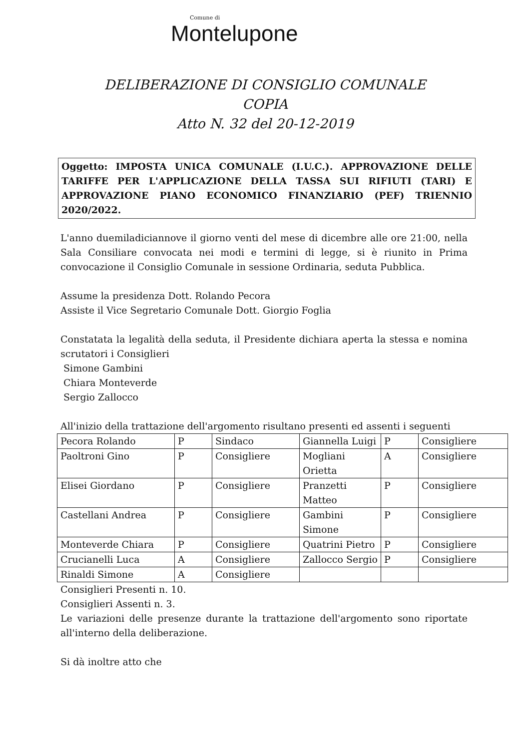Comune di
Montelupone
DELIBERAZIONE DI CONSIGLIO COMUNALE
COPIA
Atto N. 32 del 20-12-2019
Oggetto: IMPOSTA UNICA COMUNALE (I.U.C.). APPROVAZIONE DELLE TARIFFE PER L'APPLICAZIONE DELLA TASSA SUI RIFIUTI (TARI) E APPROVAZIONE PIANO ECONOMICO FINANZIARIO (PEF) TRIENNIO 2020/2022.
L'anno duemiladiciannove il giorno venti del mese di dicembre alle ore 21:00, nella Sala Consiliare convocata nei modi e termini di legge, si è riunito in Prima convocazione il Consiglio Comunale in sessione Ordinaria, seduta Pubblica.
Assume la presidenza Dott. Rolando Pecora
Assiste il Vice Segretario Comunale Dott. Giorgio Foglia
Constatata la legalità della seduta, il Presidente dichiara aperta la stessa e nomina scrutatori i Consiglieri
Simone Gambini
Chiara Monteverde
Sergio Zallocco
All'inizio della trattazione dell'argomento risultano presenti ed assenti i seguenti
| Pecora Rolando | P | Sindaco | Giannella Luigi | P | Consigliere |
| Paoltroni Gino | P | Consigliere | Mogliani Orietta | A | Consigliere |
| Elisei Giordano | P | Consigliere | Pranzetti Matteo | P | Consigliere |
| Castellani Andrea | P | Consigliere | Gambini Simone | P | Consigliere |
| Monteverde Chiara | P | Consigliere | Quatrini Pietro | P | Consigliere |
| Crucianelli Luca | A | Consigliere | Zallocco Sergio | P | Consigliere |
| Rinaldi Simone | A | Consigliere | | | |
Consiglieri Presenti n. 10.
Consiglieri Assenti n. 3.
Le variazioni delle presenze durante la trattazione dell'argomento sono riportate all'interno della deliberazione.
Si dà inoltre atto che